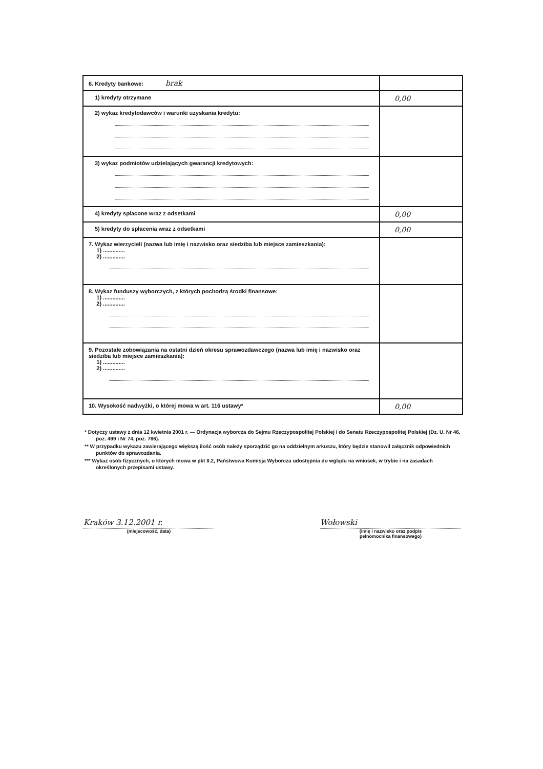| 6. Kredyty bankowe: brak | |
| 1) kredyty otrzymane | 0,00 |
| 2) wykaz kredytodawców i warunki uzyskania kredytu: | |
| 3) wykaz podmiotów udzielających gwarancji kredytowych: | |
| 4) kredyty spłacone wraz z odsetkami | 0,00 |
| 5) kredyty do spłacenia wraz z odsetkami | 0,00 |
| 7. Wykaz wierzycieli (nazwa lub imię i nazwisko oraz siedziba lub miejsce zamieszkania): 1) .............. 2) .............. | |
| 8. Wykaz funduszy wyborczych, z których pochodzą środki finansowe: 1) .............. 2) .............. | |
| 9. Pozostałe zobowiązania na ostatni dzień okresu sprawozdawczego (nazwa lub imię i nazwisko oraz siedziba lub miejsce zamieszkania): 1) .............. 2) .............. | |
| 10. Wysokość nadwyżki, o której mowa w art. 116 ustawy* | 0,00 |
* Dotyczy ustawy z dnia 12 kwietnia 2001 r. — Ordynacja wyborcza do Sejmu Rzeczypospolitej Polskiej i do Senatu Rzeczypospolitej Polskiej (Dz. U. Nr 46, poz. 499 i Nr 74, poz. 786).
** W przypadku wykazu zawierającego większą ilość osób należy sporządzić go na oddzielnym arkuszu, który będzie stanowił załącznik odpowiednich punktów do sprawozdania.
*** Wykaz osób fizycznych, o których mowa w pkt II.2, Państwowa Komisja Wyborcza udostępnia do wglądu na wniosek, w trybie i na zasadach określonych przepisami ustawy.
Kraków 3.12.2001 r.
(miejscowość, data)
Wołowski
(imię i nazwisko oraz podpis
pełnomocnika finansowego)